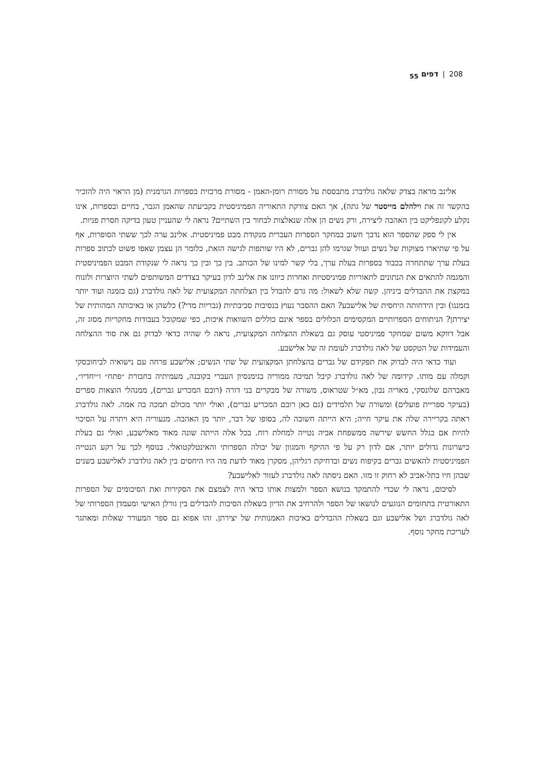208 | דפים <sub>55</sub>
אלינב מראה בצדק שלאה גולדברג מתבססת על מסורת רומן-האמן - מסורת מרכזית בספרות הגרמנית (מן הראוי היה להזכיר בהקשר זה את וילהלם מייסטר של גתה), אך האם צודקת התאוריה הפמיניסטית בקביעתה שהאמן הגבר, בחיים ובספרות, אינו נקלע לקונפליקט בין האהבה ליצירה, ורק נשים הן אלה שנאלצות לבחור בין השתיים? נראה לי שהעניין טעון בדיקה חסרת פניות.
אין לי ספק שהספר הוא נדבך חשוב במחקר הספרות העברית מנקודת מבט פמיניסטית. אלינב ערה לכך ששתי הסופרות, אף על פי שתיארו מצוקות של נשים ועוול שגרמו להן גברים, לא היו שותפות לגישה הזאת, כלומר הן עצמן שאפו פשוט לכתוב ספרות בעלת ערך שתתחרה בכבוד בספרות בעלת ערך, בלי קשר למינו של הכותב. בין כך ובין כך נראה לי שנקודת המבט הפמיניסטית והמגמה להתאים את הנתונים לתאוריות פמיניסטיות ואחרות כיוונו את אלינב לדון בעיקר בצדדים המשותפים לשתי היוצרות ולזנוח במקצת את ההבדלים ביניהן. קשה שלא לשאול: מה גרם להבדל בין הצלחתה המקצועית של לאה גולדברג (גם בזמנה ועוד יותר בזמננו) ובין הידחותה היחסית של אלישבע? האם ההסבר נעוץ בנסיבות סביבתיות (גבריות מדי?) כלשהן או באיכותה המהותית של יצירתן? הניתוחים הספרותיים המקסימים הכלולים בספר אינם כוללים השוואות איכות, כפי שמקובל בעבודות מחקריות מסוג זה, אבל דווקא משום שמחקר פמיניסטי עוסק גם בשאלת ההצלחה המקצועית, נראה לי שהיה כדאי לבדוק גם את סוד ההצלחה והעמידות של הטקסט של לאה גולדברג לעומת זה של אלישבע.
ועוד כדאי היה לבדוק את תפקידם של גברים בהצלחתן המקצועית של שתי הנשים; אלישבע פרחה עם נישואיה לביחובסקי וקמלה עם מותו. קידומה של לאה גולדברג קיבל תמיכה ממוריה בגימנסיון העברי בקובנה, מעמיתיה בחבורת ״פתח״ ו״יחדיו״, מאברהם שלונסקי, מאריה נבון, מא״ל שטראוס, משורה של מבקרים בני דורה (רובם המכריע גברים), ממנהלי הוצאות ספרים (בעיקר ספריית פועלים) ומשורה של תלמידים (גם כאן רובם המכריע גברים), ואולי יותר מכולם תמכה בה אמה. לאה גולדברג ראתה בקריירה שלה את עיקר חייה; היא הייתה חשובה לה, בסופו של דבר, יותר מן האהבה. מנעוריה היא ויתרה על הסיכוי להיות אם בגלל החשש שירשה ממשפחת אביה נטייה למחלת רוח. בכל אלה הייתה שונה מאוד מאלישבע, ואולי גם בעלת כישרונות גדולים יותר, אם לדון רק על פי ההיקף והמגוון של יבולה הספרותי והאינטלקטואלי. בנוסף לכך על רקע הנטייה הפמיניסטית להאשים גברים בקיפוח נשים ובדחיקת רגליהן, מסקרן מאוד לדעת מה היו היחסים בין לאה גולדברג לאלישבע בשנים שבהן חיו בתל-אביב לא רחוק זו מזו. האם ניסתה לאה גולדברג לעזור לאלישבע?
לסיכום, נראה לי שכדי להתמקד בנושא הספר ולמצות אותו כדאי היה לצמצם את הסקירות ואת הסיכומים של הספרות התאורטית בתחומים הנוגעים לנושאו של הספר ולהרחיב את הדיון בשאלת הסיבות להבדלים בין גורלן האישי ומעמדן הספרותי של לאה גולדברג ושל אלישבע וגם בשאלת ההבדלים באיכות האמנותית של יצירתן. זהו אפוא גם ספר המעורר שאלות ומאתגר לעריכת מחקר נוסף.